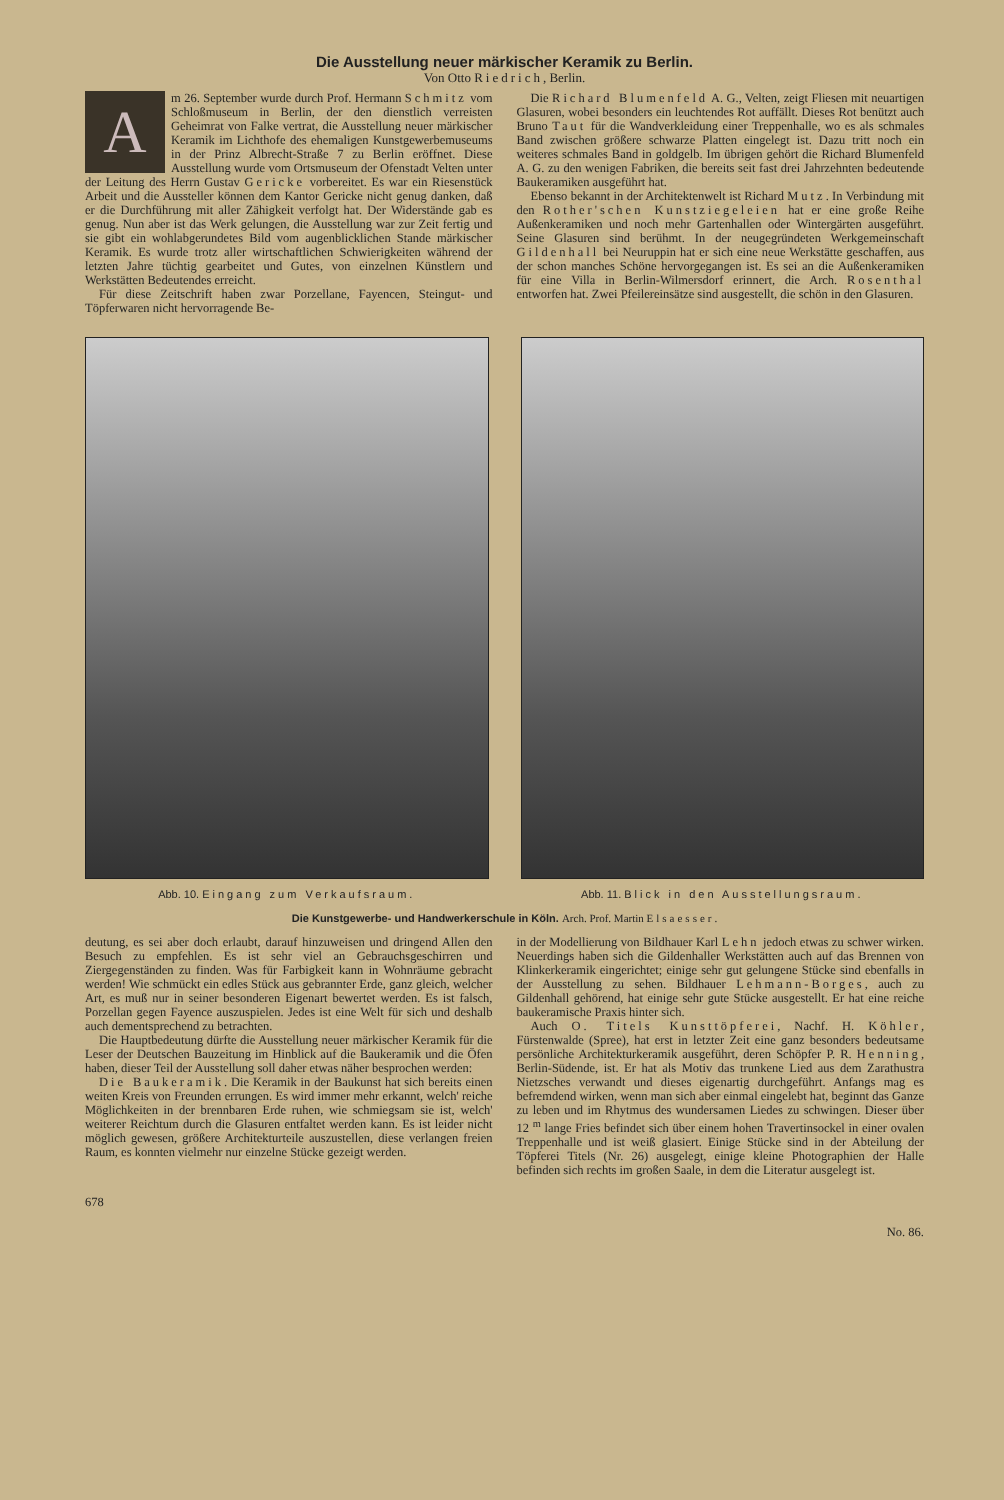Die Ausstellung neuer märkischer Keramik zu Berlin.
Von Otto Riedrich, Berlin.
A
m 26. September wurde durch Prof. Hermann Schmitz vom Schloßmuseum in Berlin, der den dienstlich verreisten Geheimrat von Falke vertrat, die Ausstellung neuer märkischer Keramik im Lichthofe des ehemaligen Kunstgewerbemuseums in der Prinz Albrecht-Straße 7 zu Berlin eröffnet. Diese Ausstellung wurde vom Ortsmuseum der Ofenstadt Velten unter der Leitung des Herrn Gustav Gericke vorbereitet. Es war ein Riesenstück Arbeit und die Aussteller können dem Kantor Gericke nicht genug danken, daß er die Durchführung mit aller Zähigkeit verfolgt hat. Der Widerstände gab es genug. Nun aber ist das Werk gelungen, die Ausstellung war zur Zeit fertig und sie gibt ein wohlabgerundetes Bild vom augenblicklichen Stande märkischer Keramik. Es wurde trotz aller wirtschaftlichen Schwierigkeiten während der letzten Jahre tüchtig gearbeitet und Gutes, von einzelnen Künstlern und Werkstätten Bedeutendes erreicht.
Für diese Zeitschrift haben zwar Porzellane, Fayencen, Steingut- und Töpferwaren nicht hervorragende Be-
Die Richard Blumenfeld A. G., Velten, zeigt Fliesen mit neuartigen Glasuren, wobei besonders ein leuchtendes Rot auffällt. Dieses Rot benützt auch Bruno Taut für die Wandverkleidung einer Treppenhalle, wo es als schmales Band zwischen größere schwarze Platten eingelegt ist. Dazu tritt noch ein weiteres schmales Band in goldgelb. Im übrigen gehört die Richard Blumenfeld A. G. zu den wenigen Fabriken, die bereits seit fast drei Jahrzehnten bedeutende Baukeramiken ausgeführt hat.
Ebenso bekannt in der Architektenwelt ist Richard Mutz. In Verbindung mit den Rother'schen Kunstziegeleien hat er eine große Reihe Außenkeramiken und noch mehr Gartenhallen oder Wintergärten ausgeführt. Seine Glasuren sind berühmt. In der neugegründeten Werkgemeinschaft Gildenhall bei Neuruppin hat er sich eine neue Werkstätte geschaffen, aus der schon manches Schöne hervorgegangen ist. Es sei an die Außenkeramiken für eine Villa in Berlin-Wilmersdorf erinnert, die Arch. Rosenthal entworfen hat. Zwei Pfeilereinsätze sind ausgestellt, die schön in den Glasuren.
Abb. 10. Eingang zum Verkaufsraum.
Abb. 11. Blick in den Ausstellungsraum.
Die Kunstgewerbe- und Handwerkerschule in Köln. Arch. Prof. Martin Elsaesser.
deutung, es sei aber doch erlaubt, darauf hinzuweisen und dringend Allen den Besuch zu empfehlen. Es ist sehr viel an Gebrauchsgeschirren und Ziergegenständen zu finden. Was für Farbigkeit kann in Wohnräume gebracht werden! Wie schmückt ein edles Stück aus gebrannter Erde, ganz gleich, welcher Art, es muß nur in seiner besonderen Eigenart bewertet werden. Es ist falsch, Porzellan gegen Fayence auszuspielen. Jedes ist eine Welt für sich und deshalb auch dementsprechend zu betrachten.
Die Hauptbedeutung dürfte die Ausstellung neuer märkischer Keramik für die Leser der Deutschen Bauzeitung im Hinblick auf die Baukeramik und die Öfen haben, dieser Teil der Ausstellung soll daher etwas näher besprochen werden:
Die Baukeramik. Die Keramik in der Baukunst hat sich bereits einen weiten Kreis von Freunden errungen. Es wird immer mehr erkannt, welch' reiche Möglichkeiten in der brennbaren Erde ruhen, wie schmiegsam sie ist, welch' weiterer Reichtum durch die Glasuren entfaltet werden kann. Es ist leider nicht möglich gewesen, größere Architekturteile auszustellen, diese verlangen freien Raum, es konnten vielmehr nur einzelne Stücke gezeigt werden.
in der Modellierung von Bildhauer Karl Lehn jedoch etwas zu schwer wirken. Neuerdings haben sich die Gildenhaller Werkstätten auch auf das Brennen von Klinkerkeramik eingerichtet; einige sehr gut gelungene Stücke sind ebenfalls in der Ausstellung zu sehen. Bildhauer Lehmann-Borges, auch zu Gildenhall gehörend, hat einige sehr gute Stücke ausgestellt. Er hat eine reiche baukeramische Praxis hinter sich.
Auch O. Titels Kunsttöpferei, Nachf. H. Köhler, Fürstenwalde (Spree), hat erst in letzter Zeit eine ganz besonders bedeutsame persönliche Architekturkeramik ausgeführt, deren Schöpfer P. R. Henning, Berlin-Südende, ist. Er hat als Motiv das trunkene Lied aus dem Zarathustra Nietzsches verwandt und dieses eigenartig durchgeführt. Anfangs mag es befremdend wirken, wenn man sich aber einmal eingelebt hat, beginnt das Ganze zu leben und im Rhytmus des wundersamen Liedes zu schwingen. Dieser über 12 <sup>m</sup> lange Fries befindet sich über einem hohen Travertinsockel in einer ovalen Treppenhalle und ist weiß glasiert. Einige Stücke sind in der Abteilung der Töpferei Titels (Nr. 26) ausgelegt, einige kleine Photographien der Halle befinden sich rechts im großen Saale, in dem die Literatur ausgelegt ist.
678 No. 86.